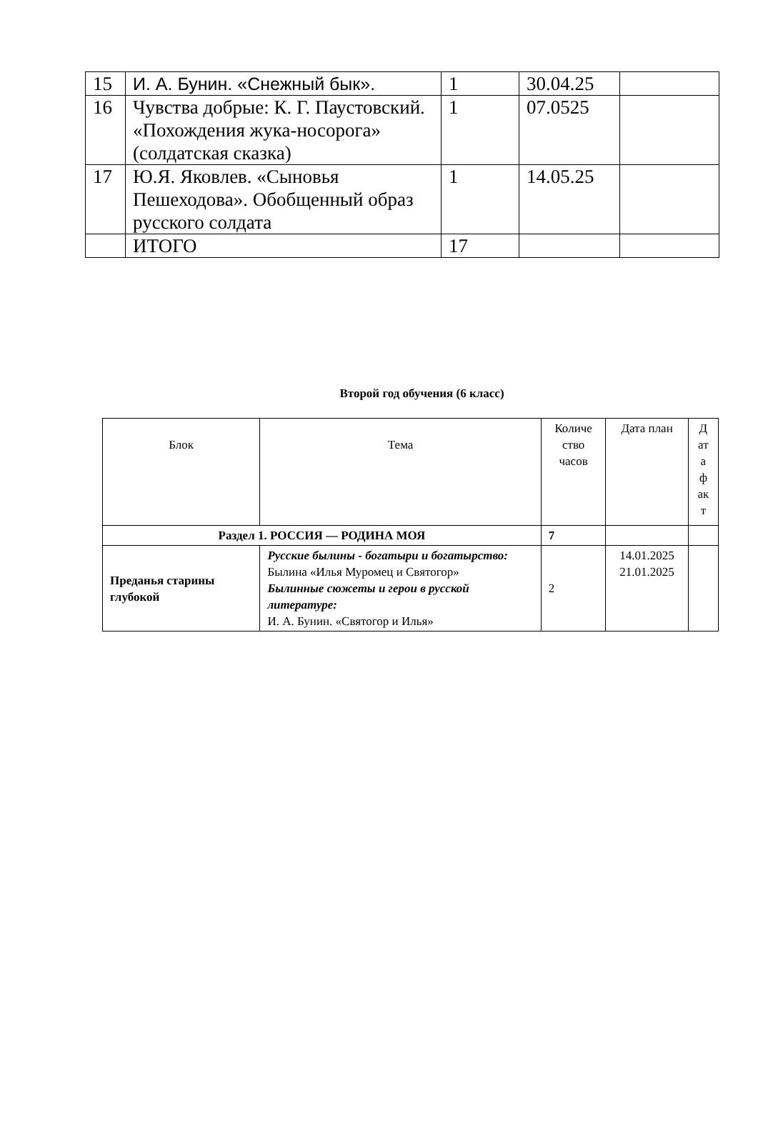| 15 | И. А. Бунин. «Снежный бык». | 1 | 30.04.25 | |
| 16 | Чувства добрые: К. Г. Паустовский. «Похождения жука-носорога» (солдатская сказка) | 1 | 07.0525 | |
| 17 | Ю.Я. Яковлев. «Сыновья Пешеходова». Обобщенный образ русского солдата | 1 | 14.05.25 | |
| | ИТОГО | 17 | | |
Второй год обучения (6 класс)
| Блок | Тема | Количе ство часов | Дата план | Д ат а ф ак т |
| --- | --- | --- | --- | --- |
| Раздел 1. РОССИЯ — РОДИНА МОЯ | | 7 | | |
| Преданья старины глубокой | Русские былины - богатыри и богатырство: Былина «Илья Муромец и Святогор» Былинные сюжеты и герои в русской литературе: И. А. Бунин. «Святогор и Илья» | 2 | 14.01.2025 21.01.2025 | |